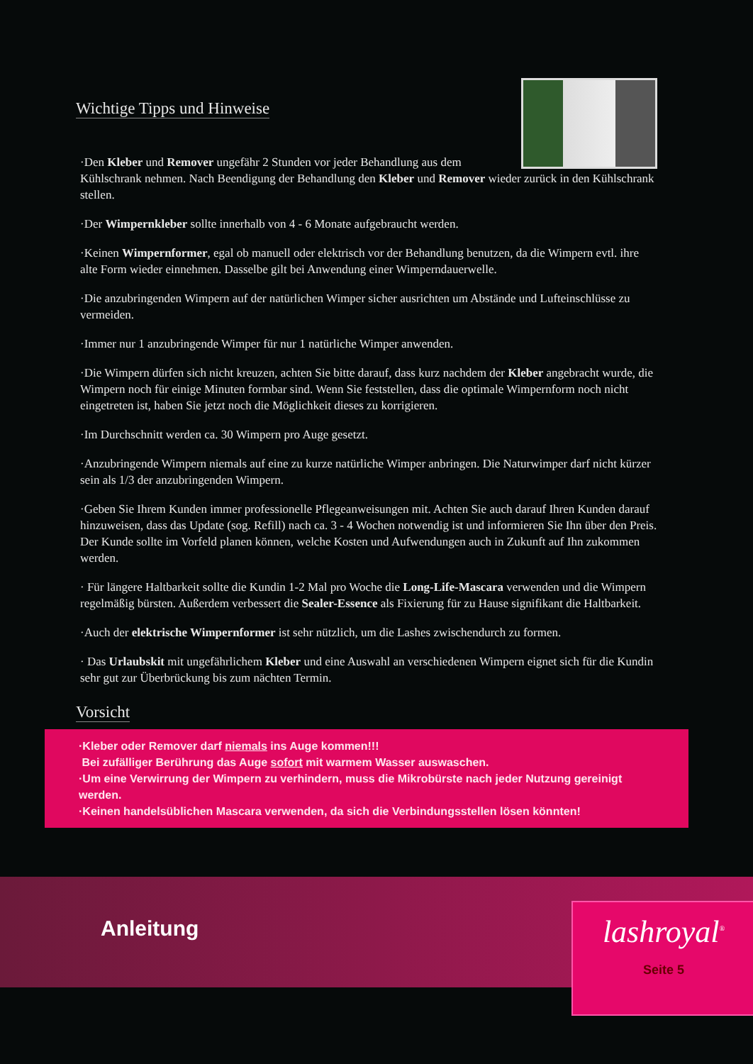Wichtige Tipps und Hinweise
·Den Kleber und Remover ungefähr 2 Stunden vor jeder Behandlung aus dem Kühlschrank nehmen. Nach Beendigung der Behandlung den Kleber und Remover wieder zurück in den Kühlschrank stellen.
·Der Wimpernkleber sollte innerhalb von 4 - 6 Monate aufgebraucht werden.
·Keinen Wimpernformer, egal ob manuell oder elektrisch vor der Behandlung benutzen, da die Wimpern evtl. ihre alte Form wieder einnehmen. Dasselbe gilt bei Anwendung einer Wimperndauerwelle.
·Die anzubringenden Wimpern auf der natürlichen Wimper sicher ausrichten um Abstände und Lufteinschlüsse zu vermeiden.
·Immer nur 1 anzubringende Wimper für nur 1 natürliche Wimper anwenden.
·Die Wimpern dürfen sich nicht kreuzen, achten Sie bitte darauf, dass kurz nachdem der Kleber angebracht wurde, die Wimpern noch für einige Minuten formbar sind. Wenn Sie feststellen, dass die optimale Wimpernform noch nicht eingetreten ist, haben Sie jetzt noch die Möglichkeit dieses zu korrigieren.
·Im Durchschnitt werden ca. 30 Wimpern pro Auge gesetzt.
·Anzubringende Wimpern niemals auf eine zu kurze natürliche Wimper anbringen. Die Naturwimper darf nicht kürzer sein als 1/3 der anzubringenden Wimpern.
·Geben Sie Ihrem Kunden immer professionelle Pflegeanweisungen mit. Achten Sie auch darauf Ihren Kunden darauf hinzuweisen, dass das Update (sog. Refill) nach ca. 3 - 4 Wochen notwendig ist und informieren Sie Ihn über den Preis. Der Kunde sollte im Vorfeld planen können, welche Kosten und Aufwendungen auch in Zukunft auf Ihn zukommen werden.
· Für längere Haltbarkeit sollte die Kundin 1-2 Mal pro Woche die Long-Life-Mascara verwenden und die Wimpern regelmäßig bürsten. Außerdem verbessert die Sealer-Essence als Fixierung für zu Hause signifikant die Haltbarkeit.
·Auch der elektrische Wimpernformer ist sehr nützlich, um die Lashes zwischendurch zu formen.
· Das Urlaubskit mit ungefährlichem Kleber und eine Auswahl an verschiedenen Wimpern eignet sich für die Kundin sehr gut zur Überbrückung bis zum nächten Termin.
Vorsicht
·Kleber oder Remover darf niemals ins Auge kommen!!!
Bei zufälliger Berührung das Auge sofort mit warmem Wasser auswaschen.
·Um eine Verwirrung der Wimpern zu verhindern, muss die Mikrobürste nach jeder Nutzung gereinigt werden.
·Keinen handelsüblichen Mascara verwenden, da sich die Verbindungsstellen lösen könnten!
Anleitung
lashroyal<sup>®</sup>
Seite 5